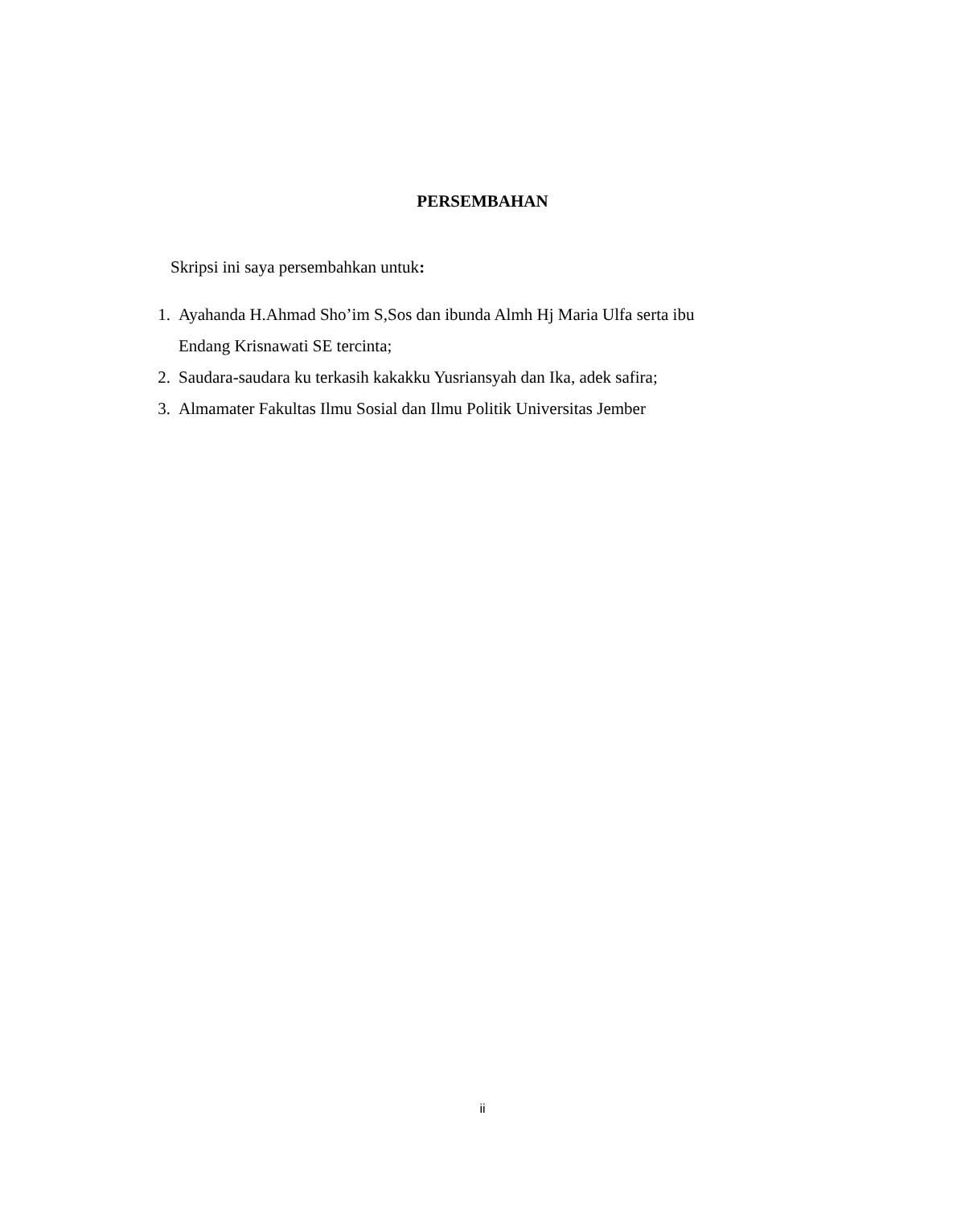PERSEMBAHAN
Skripsi ini saya persembahkan untuk:
1. Ayahanda H.Ahmad Sho’im S,Sos dan ibunda Almh Hj Maria Ulfa serta ibu Endang Krisnawati SE tercinta;
2. Saudara-saudara ku terkasih kakakku Yusriansyah dan Ika, adek safira;
3. Almamater Fakultas Ilmu Sosial dan Ilmu Politik Universitas Jember
ii